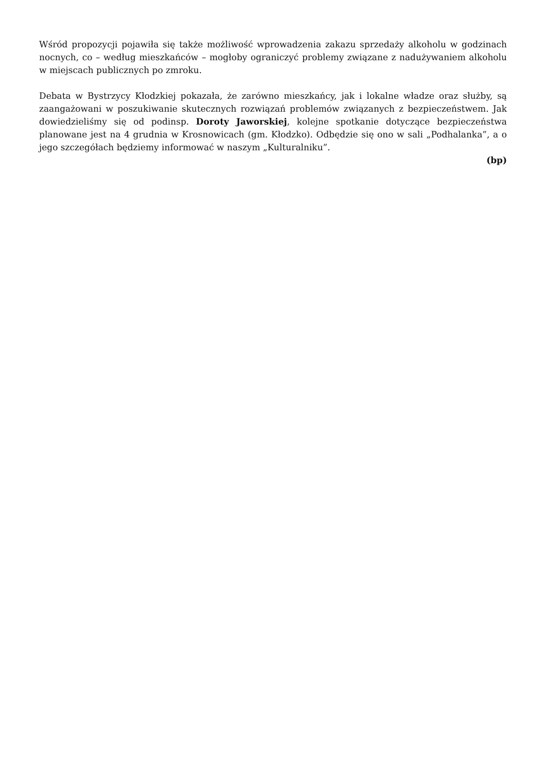Wśród propozycji pojawiła się także możliwość wprowadzenia zakazu sprzedaży alkoholu w godzinach nocnych, co – według mieszkańców – mogłoby ograniczyć problemy związane z nadużywaniem alkoholu w miejscach publicznych po zmroku.
Debata w Bystrzycy Kłodzkiej pokazała, że zarówno mieszkańcy, jak i lokalne władze oraz służby, są zaangażowani w poszukiwanie skutecznych rozwiązań problemów związanych z bezpieczeństwem. Jak dowiedzieliśmy się od podinsp. Doroty Jaworskiej, kolejne spotkanie dotyczące bezpieczeństwa planowane jest na 4 grudnia w Krosnowicach (gm. Kłodzko). Odbędzie się ono w sali „Podhalanka”, a o jego szczegółach będziemy informować w naszym „Kulturalniku”.
(bp)